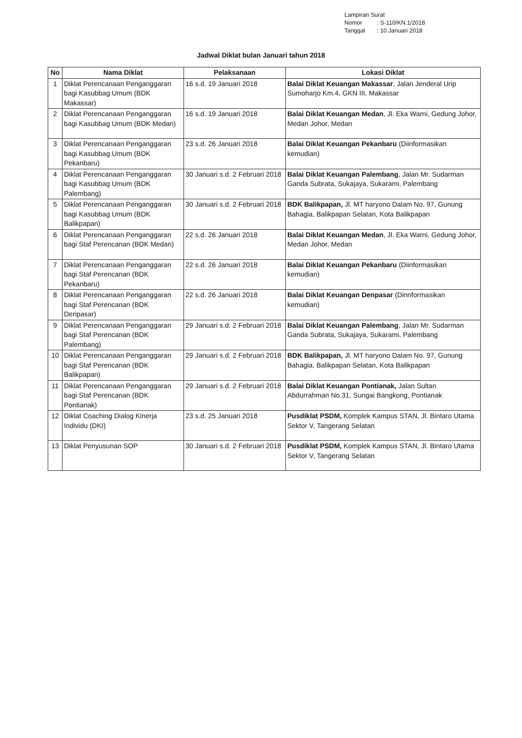Lampiran Surat
Nomor: S-110/KN.1/2018
Tanggal: 10 Januari 2018
Jadwal Diklat bulan Januari tahun 2018
| No | Nama Diklat | Pelaksanaan | Lokasi Diklat |
| --- | --- | --- | --- |
| 1 | Diklat Perencanaan Penganggaran bagi Kasubbag Umum (BDK Makassar) | 16 s.d. 19 Januari 2018 | Balai Diklat Keuangan Makassar , Jalan Jenderal Urip Sumoharjo Km.4, GKN III, Makassar |
| 2 | Diklat Perencanaan Penganggaran bagi Kasubbag Umum (BDK Medan) | 16 s.d. 19 Januari 2018 | Balai Diklat Keuangan Medan , Jl. Eka Warni, Gedung Johor, Medan Johor, Medan |
| 3 | Diklat Perencanaan Penganggaran bagi Kasubbag Umum (BDK Pekanbaru) | 23 s.d. 26 Januari 2018 | Balai Diklat Keuangan Pekanbaru (Diinformasikan kemudian) |
| 4 | Diklat Perencanaan Penganggaran bagi Kasubbag Umum (BDK Palembang) | 30 Januari s.d. 2 Februari 2018 | Balai Diklat Keuangan Palembang , Jalan Mr. Sudarman Ganda Subrata, Sukajaya, Sukarami, Palembang |
| 5 | Diklat Perencanaan Penganggaran bagi Kasubbag Umum (BDK Balikpapan) | 30 Januari s.d. 2 Februari 2018 | BDK Balikpapan, Jl. MT haryono Dalam No. 97, Gunung Bahagia, Balikpapan Selatan, Kota Balikpapan |
| 6 | Diklat Perencanaan Penganggaran bagi Staf Perencanan (BDK Medan) | 22 s.d. 26 Januari 2018 | Balai Diklat Keuangan Medan , Jl. Eka Warni, Gedung Johor, Medan Johor, Medan |
| 7 | Diklat Perencanaan Penganggaran bagi Staf Perencanan (BDK Pekanbaru) | 22 s.d. 26 Januari 2018 | Balai Diklat Keuangan Pekanbaru (Diinformasikan kemudian) |
| 8 | Diklat Perencanaan Penganggaran bagi Staf Perencanan (BDK Denpasar) | 22 s.d. 26 Januari 2018 | Balai Diklat Keuangan Denpasar (Dinnformasikan kemudian) |
| 9 | Diklat Perencanaan Penganggaran bagi Staf Perencanan (BDK Palembang) | 29 Januari s.d. 2 Februari 2018 | Balai Diklat Keuangan Palembang , Jalan Mr. Sudarman Ganda Subrata, Sukajaya, Sukarami, Palembang |
| 10 | Diklat Perencanaan Penganggaran bagi Staf Perencanan (BDK Balikpapan) | 29 Januari s.d. 2 Februari 2018 | BDK Balikpapan, Jl. MT haryono Dalam No. 97, Gunung Bahagia, Balikpapan Selatan, Kota Balikpapan |
| 11 | Diklat Perencanaan Penganggaran bagi Staf Perencanan (BDK Pontianak) | 29 Januari s.d. 2 Februari 2018 | Balai Diklat Keuangan Pontianak, Jalan Sultan Abdurrahman No.31, Sungai Bangkong, Pontianak |
| 12 | Diklat Coaching Dialog Kinerja Individu (DKI) | 23 s.d. 25 Januari 2018 | Pusdiklat PSDM, Komplek Kampus STAN, Jl. Bintaro Utama Sektor V, Tangerang Selatan |
| 13 | Diklat Penyusunan SOP | 30 Januari s.d. 2 Februari 2018 | Pusdiklat PSDM, Komplek Kampus STAN, Jl. Bintaro Utama Sektor V, Tangerang Selatan |